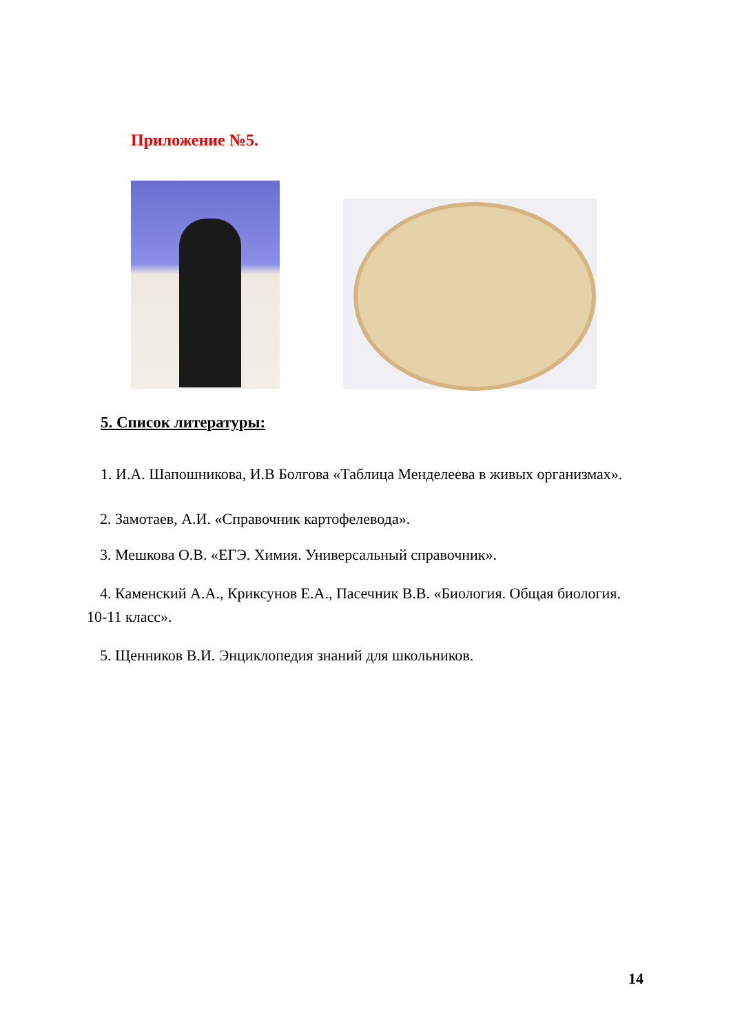Приложение №5.
5. Список литературы:
1. И.А. Шапошникова, И.В Болгова «Таблица Менделеева в живых организмах».
2. Замотаев, А.И. «Справочник картофелевода».
3. Мешкова О.В. «ЕГЭ. Химия. Универсальный справочник».
4. Каменский А.А., Криксунов Е.А., Пасечник В.В. «Биология. Общая биология. 10-11 класс».
5. Щенников В.И. Энциклопедия знаний для школьников.
14